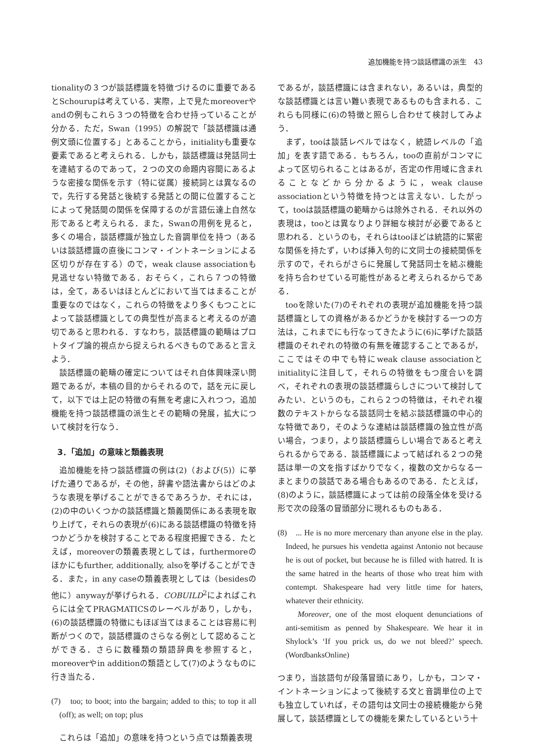追加機能を持つ談話標識の派生　43
tionalityの３つが談話標識を特徴づけるのに重要であるとSchourupは考えている．実際，上で見たmoreoverやandの例もこれら３つの特徴を合わせ持っていることが分かる．ただ，Swan（1995）の解説で「談話標識は通例文頭に位置する」とあることから，initialityも重要な要素であると考えられる．しかも，談話標識は発話同士を連結するのであって，２つの文の命題内容間にあるような密接な関係を示す（特に従属）接続詞とは異なるので，先行する発話と後続する発話との間に位置することによって発話間の関係を保障するのが言語伝達上自然な形であると考えられる．また，Swanの用例を見ると，多くの場合，談話標識が独立した音調単位を持つ（あるいは談話標識の直後にコンマ・イントネーションによる区切りが存在する）ので，weak clause associationも見逃せない特徴である．おそらく，これら７つの特徴は，全て，あるいはほとんどにおいて当てはまることが重要なのではなく，これらの特徴をより多くもつことによって談話標識としての典型性が高まると考えるのが適切であると思われる．すなわち，談話標識の範疇はプロトタイプ論的視点から捉えられるべきものであると言えよう．
談話標識の範疇の確定についてはそれ自体興味深い問題であるが，本稿の目的からそれるので，話を元に戻して，以下では上記の特徴の有無を考慮に入れつつ，追加機能を持つ談話標識の派生とその範疇の発展，拡大について検討を行なう．
3．「追加」の意味と類義表現
追加機能を持つ談話標識の例は(2)（および(5)）に挙げた通りであるが，その他，辞書や語法書からはどのような表現を挙げることができるであろうか．それには，(2)の中のいくつかの談話標識と類義関係にある表現を取り上げて，それらの表現が(6)にある談話標識の特徴を持つかどうかを検討することである程度把握できる．たとえば，moreoverの類義表現としては，furthermoreのほかにもfurther, additionally, alsoを挙げることができる．また，in any caseの類義表現としては（besidesの他に）anywayが挙げられる．COBUILD<sup>2</sup>によればこれらには全てPRAGMATICSのレーベルがあり，しかも，(6)の談話標識の特徴にもほぼ当てはまることは容易に判断がつくので，談話標識のさらなる例として認めることができる．さらに数種類の類語辞典を参照すると，moreoverやin additionの類語として(7)のようなものに行き当たる．
(7)　too; to boot; into the bargain; added to this; to top it all (off); as well; on top; plus
これらは「追加」の意味を持つという点では類義表現
であるが，談話標識には含まれない，あるいは，典型的な談話標識とは言い難い表現であるものも含まれる．これらも同様に(6)の特徴と照らし合わせて検討してみよう．
まず，tooは談話レベルではなく，統語レベルの「追加」を表す語である．もちろん，tooの直前がコンマによって区切られることはあるが，否定の作用域に含まれることなどから分かるように，weak clause associationという特徴を持つとは言えない．したがって，tooは談話標識の範疇からは除外される．それ以外の表現は，tooとは異なりより詳細な検討が必要であると思われる．というのも，それらはtooほどは統語的に緊密な関係を持たず，いわば挿入句的に文同士の接続関係を示すので，それらがさらに発展して発話同士を結ぶ機能を持ち合わせている可能性があると考えられるからである．
tooを除いた(7)のそれぞれの表現が追加機能を持つ談話標識としての資格があるかどうかを検討する一つの方法は，これまでにも行なってきたように(6)に挙げた談話標識のそれぞれの特徴の有無を確認することであるが，ここではその中でも特にweak clause associationとinitialityに注目して，それらの特徴をもつ度合いを調べ，それぞれの表現の談話標識らしさについて検討してみたい．というのも，これら２つの特徴は，それぞれ複数のテキストからなる談話同士を結ぶ談話標識の中心的な特徴であり，そのような連結は談話標識の独立性が高い場合，つまり，より談話標識らしい場合であると考えられるからである．談話標識によって結ばれる２つの発話は単一の文を指すばかりでなく，複数の文からなる一まとまりの談話である場合もあるのである．たとえば，(8)のように，談話標識によっては前の段落全体を受ける形で次の段落の冒頭部分に現れるものもある．
(8)　... He is no more mercenary than anyone else in the play. Indeed, he pursues his vendetta against Antonio not because he is out of pocket, but because he is filled with hatred. It is the same hatred in the hearts of those who treat him with contempt. Shakespeare had very little time for haters, whatever their ethnicity.
Moreover, one of the most eloquent denunciations of anti-semitism as penned by Shakespeare. We hear it in Shylock’s ‘If you prick us, do we not bleed?’ speech. (WordbanksOnline)
つまり，当該語句が段落冒頭にあり，しかも，コンマ・イントネーションによって後続する文と音調単位の上でも独立していれば，その語句は文同士の接続機能から発展して，談話標識としての機能を果たしているという十